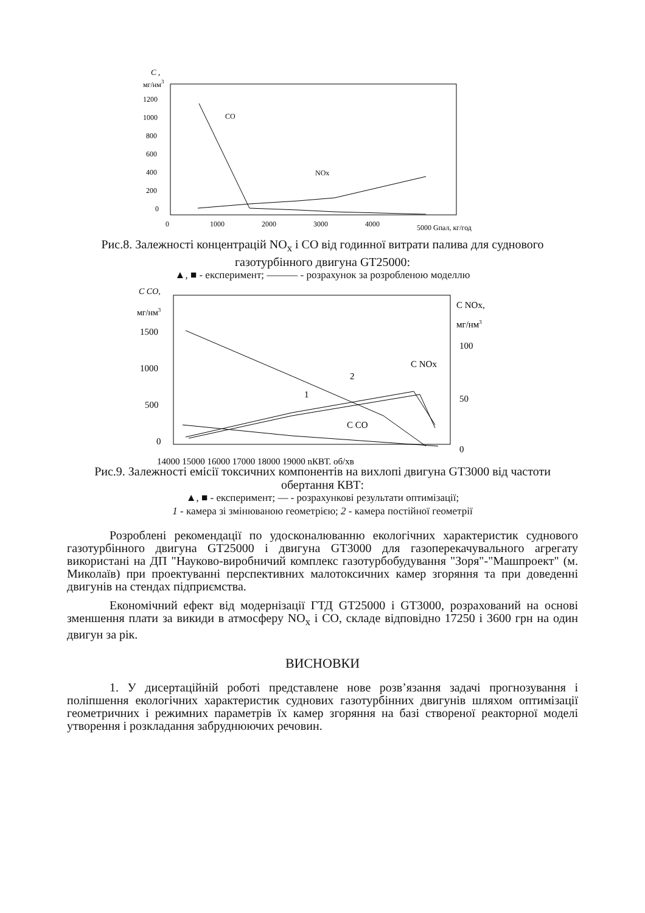C ,
мг/нм3
1200
1000
800
600
400
200
0
0
1000
2000
3000
4000
5000 Gпал, кг/год
CO
NOx
Рис.8. Залежності концентрацій NO<sub>x</sub> і CO від годинної витрати палива для суднового газотурбінного двигуна GT25000:
▲, ■ - експеримент; ——— - розрахунок за розробленою моделлю
C CO,
мг/нм3
1500
1000
500
0
C NOx,
мг/нм3
100
50
0
14000 15000 16000 17000 18000 19000 nКВТ, об/хв
C NOx
C CO
2
1
Рис.9. Залежності емісії токсичних компонентів на вихлопі двигуна GT3000 від частоти обертання КВТ:
▲, ■ - експеримент; — - розрахункові результати оптимізації;
1 - камера зі змінюваною геометрією; 2 - камера постійної геометрії
Розроблені рекомендації по удосконалюванню екологічних характеристик суднового газотурбінного двигуна GT25000 і двигуна GT3000 для газоперекачувального агрегату використані на ДП "Науково-виробничий комплекс газотурбобудування "Зоря"-"Машпроект" (м. Миколаїв) при проектуванні перспективних малотоксичних камер згоряння та при доведенні двигунів на стендах підприємства.
Економічний ефект від модернізації ГТД GT25000 і GT3000, розрахований на основі зменшення плати за викиди в атмосферу NO<sub>x</sub> і CO, складе відповідно 17250 і 3600 грн на один двигун за рік.
ВИСНОВКИ
1. У дисертаційній роботі представлене нове розв’язання задачі прогнозування і поліпшення екологічних характеристик суднових газотурбінних двигунів шляхом оптимізації геометричних і режимних параметрів їх камер згоряння на базі створеної реакторної моделі утворення і розкладання забруднюючих речовин.